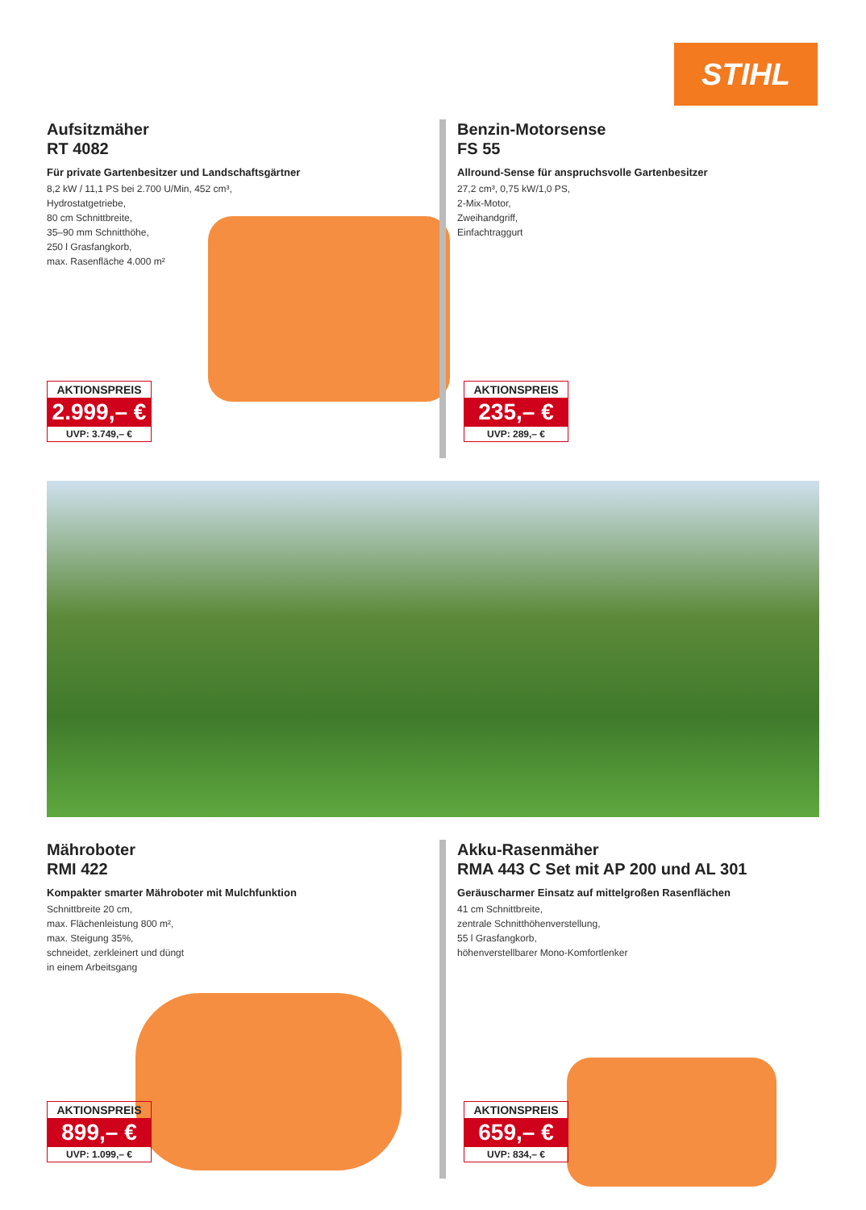STIHL
Aufsitzmäher
RT 4082
Für private Gartenbesitzer und Landschaftsgärtner
8,2 kW / 11,1 PS bei 2.700 U/Min, 452 cm³,
Hydrostatgetriebe,
80 cm Schnittbreite,
35–90 mm Schnitthöhe,
250 l Grasfangkorb,
max. Rasenfläche 4.000 m²
AKTIONSPREIS
2.999,– €
UVP: 3.749,– €
Benzin-Motorsense
FS 55
Allround-Sense für anspruchsvolle Gartenbesitzer
27,2 cm³, 0,75 kW/1,0 PS,
2-Mix-Motor,
Zweihandgriff,
Einfachtraggurt
AKTIONSPREIS
235,– €
UVP: 289,– €
Mähroboter
RMI 422
Kompakter smarter Mähroboter mit Mulchfunktion
Schnittbreite 20 cm,
max. Flächenleistung 800 m²,
max. Steigung 35%,
schneidet, zerkleinert und düngt
in einem Arbeitsgang
AKTIONSPREIS
899,– €
UVP: 1.099,– €
Akku-Rasenmäher
RMA 443 C Set mit AP 200 und AL 301
Geräuscharmer Einsatz auf mittelgroßen Rasenflächen
41 cm Schnittbreite,
zentrale Schnitthöhenverstellung,
55 l Grasfangkorb,
höhenverstellbarer Mono-Komfortlenker
AKTIONSPREIS
659,– €
UVP: 834,– €